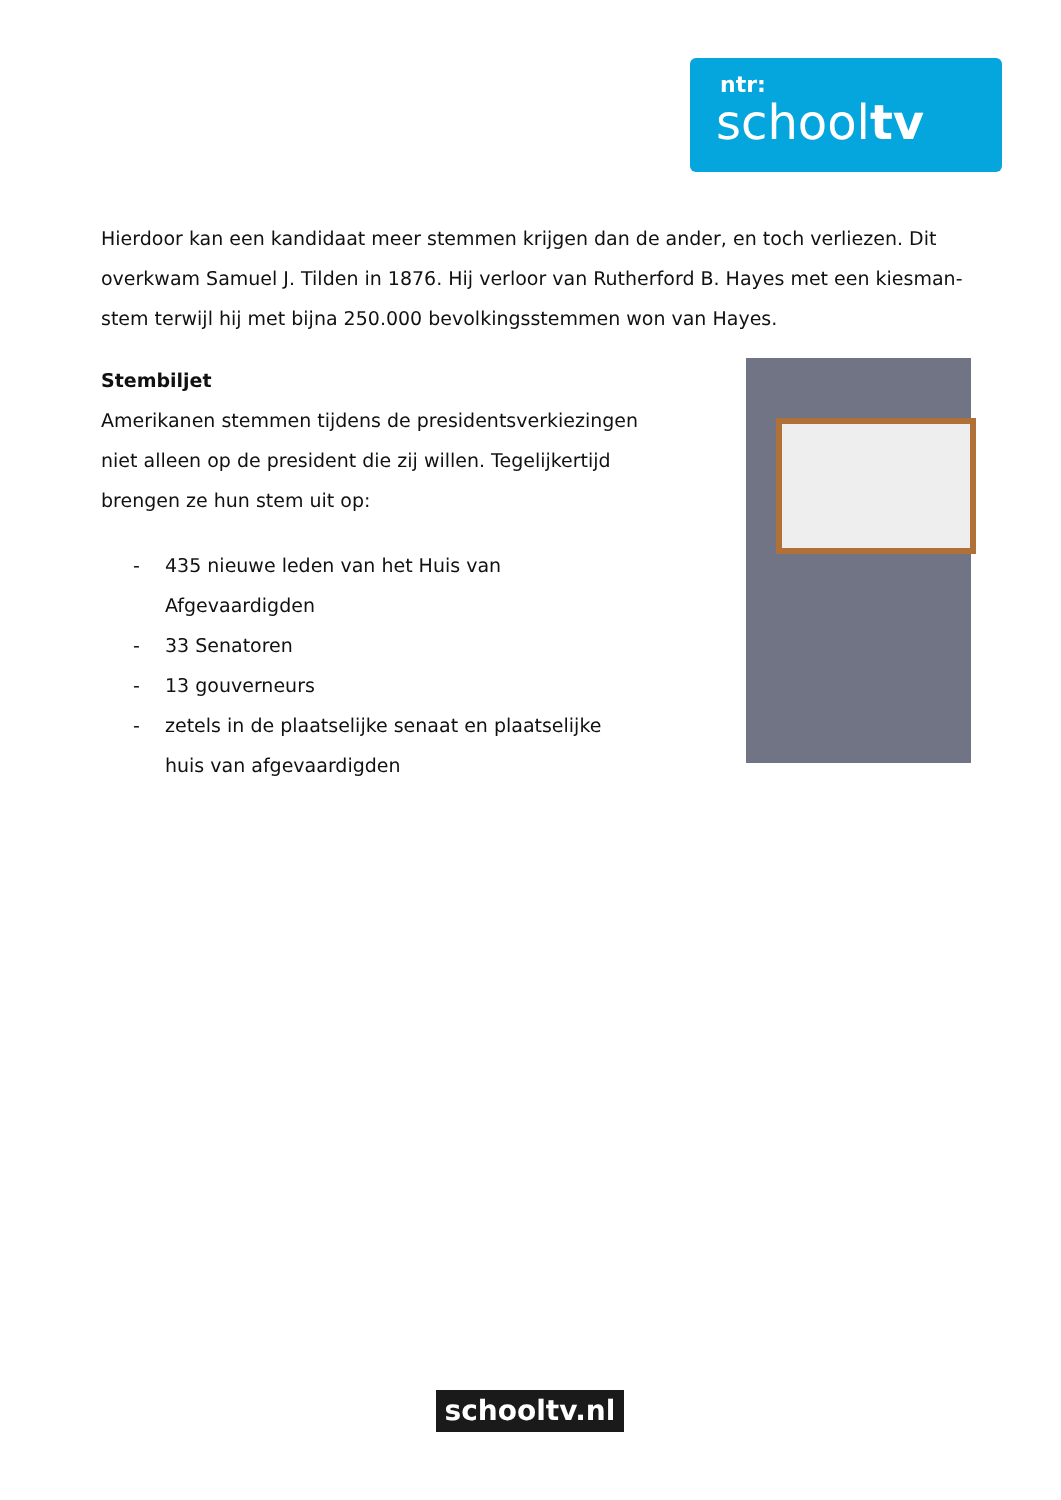ntr:
schooltv
Hierdoor kan een kandidaat meer stemmen krijgen dan de ander, en toch verliezen. Dit overkwam Samuel J. Tilden in 1876. Hij verloor van Rutherford B. Hayes met een kiesman-stem terwijl hij met bijna 250.000 bevolkingsstemmen won van Hayes.
Stembiljet
Amerikanen stemmen tijdens de presidentsverkiezingen niet alleen op de president die zij willen. Tegelijkertijd brengen ze hun stem uit op:
- 435 nieuwe leden van het Huis van Afgevaardigden
- 33 Senatoren
- 13 gouverneurs
- zetels in de plaatselijke senaat en plaatselijke huis van afgevaardigden
schooltv.nl